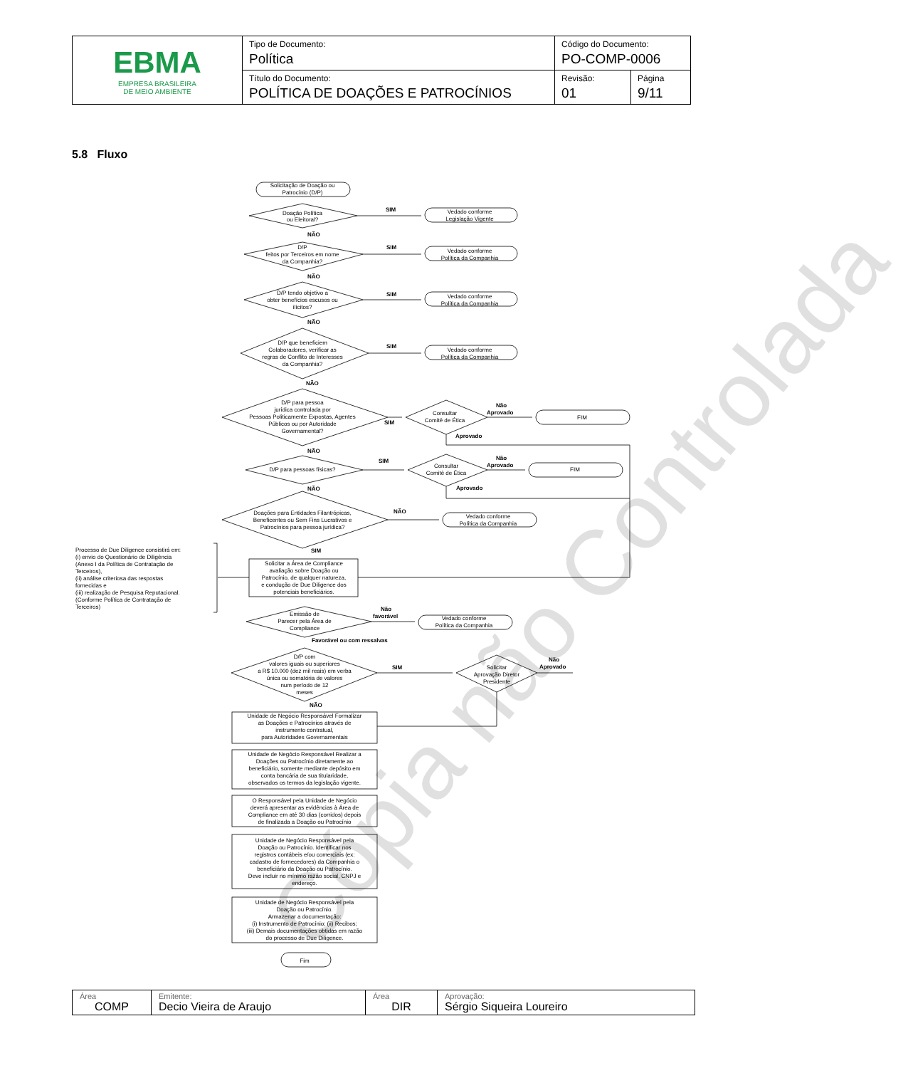| EBMA EMPRESA BRASILEIRA DE MEIO AMBIENTE | Tipo de Documento: Política | Código do Documento: PO-COMP-0006 | |
| | Título do Documento: POLÍTICA DE DOAÇÕES E PATROCÍNIOS | Revisão: 01 | Página 9/11 |
5.8 Fluxo
Cópia não Controlada
Solicitação de Doação ou
Patrocínio (D/P)
Doação Política
ou Eleitoral?
Vedado conforme
Legislação Vigente
D/P
feitos por Terceiros em nome
da Companhia?
Vedado conforme
Política da Companhia
D/P tendo objetivo a
obter benefícios escusos ou
ilícitos?
Vedado conforme
Política da Companhia
D/P que beneficiem
Colaboradores, verificar as
regras de Conflito de Interesses
da Companhia?
Vedado conforme
Política da Companhia
D/P para pessoa
jurídica controlada por
Pessoas Politicamente Expostas, Agentes
Públicos ou por Autoridade
Governamental?
Consultar
Comitê de Ética
FIM
D/P para pessoas físicas?
Consultar
Comitê de Ética
FIM
Doações para Entidades Filantrópicas,
Beneficentes ou Sem Fins Lucrativos e
Patrocínios para pessoa jurídica?
Vedado conforme
Política da Companhia
Solicitar a Área de Compliance
avaliação sobre Doação ou
Patrocínio, de qualquer natureza,
e condução de Due Diligence dos
potenciais beneficiários.
Emissão de
Parecer pela Área de
Compliance
Vedado conforme
Política da Companhia
D/P com
valores iguais ou superiores
a R$ 10.000 (dez mil reais) em verba
única ou somatória de valores
num período de 12
meses
Solicitar
Aprovação Diretor
Presidente
Unidade de Negócio Responsável Formalizar
as Doações e Patrocínios através de
instrumento contratual,
para Autoridades Governamentais
Unidade de Negócio Responsável Realizar a
Doações ou Patrocínio diretamente ao
beneficiário, somente mediante depósito em
conta bancária de sua titularidade,
observados os termos da legislação vigente.
O Responsável pela Unidade de Negócio
deverá apresentar as evidências à Área de
Compliance em até 30 dias (corridos) depois
de finalizada a Doação ou Patrocínio
Unidade de Negócio Responsável pela
Doação ou Patrocínio. Identificar nos
registros contábeis e/ou comerciais (ex:
cadastro de fornecedores) da Companhia o
beneficiário da Doação ou Patrocínio.
Deve incluir no mínimo razão social, CNPJ e
endereço.
Unidade de Negócio Responsável pela
Doação ou Patrocínio.
Armazenar a documentação:
(i) Instrumento de Patrocínio; (ii) Recibos;
(iii) Demais documentações obtidas em razão
do processo de Due Diligence.
Fim
SIM
NÃO
SIM
NÃO
SIM
NÃO
SIM
NÃO
SIM
Não
Aprovado
Aprovado
NÃO
SIM
Não
Aprovado
Aprovado
NÃO
NÃO
SIM
Não
favorável
Favorável ou com ressalvas
SIM
Não
Aprovado
NÃO
Processo de Due Diligence consistirá em:
(i) envio do Questionário de Diligência
(Anexo I da Política de Contratação de
Terceiros),
(ii) análise criteriosa das respostas
fornecidas e
(iii) realização de Pesquisa Reputacional.
(Conforme Política de Contratação de
Terceiros)
| Área COMP | Emitente: Decio Vieira de Araujo | Área DIR | Aprovação: Sérgio Siqueira Loureiro |